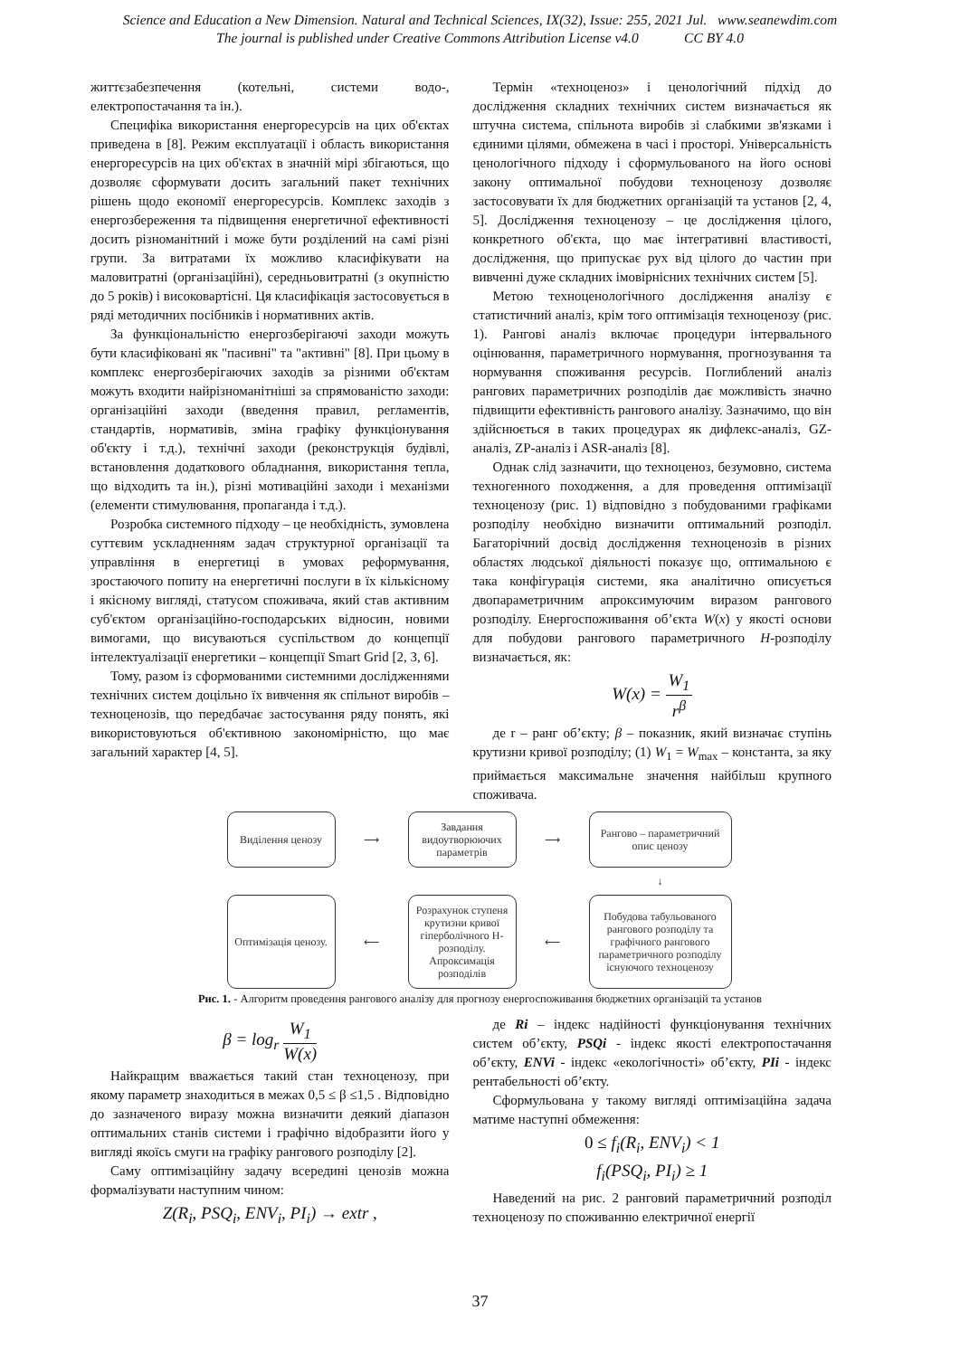Science and Education a New Dimension. Natural and Technical Sciences, IX(32), Issue: 255, 2021 Jul. www.seanewdim.com
The journal is published under Creative Commons Attribution License v4.0 CC BY 4.0
життєзабезпечення (котельні, системи водо-, електропостачання та ін.).
Специфіка використання енергоресурсів на цих об'єктах приведена в [8]. Режим експлуатації і область використання енергоресурсів на цих об'єктах в значній мірі збігаються, що дозволяє сформувати досить загальний пакет технічних рішень щодо економії енергоресурсів. Комплекс заходів з енергозбереження та підвищення енергетичної ефективності досить різноманітний і може бути розділений на самі різні групи. За витратами їх можливо класифікувати на маловитратні (організаційні), середньовитратні (з окупністю до 5 років) і високовартісні. Ця класифікація застосовується в ряді методичних посібників і нормативних актів.
За функціональністю енергозберігаючі заходи можуть бути класифіковані як "пасивні" та "активні" [8]. При цьому в комплекс енергозберігаючих заходів за різними об'єктам можуть входити найрізноманітніші за спрямованістю заходи: організаційні заходи (введення правил, регламентів, стандартів, нормативів, зміна графіку функціонування об'єкту і т.д.), технічні заходи (реконструкція будівлі, встановлення додаткового обладнання, використання тепла, що відходить та ін.), різні мотиваційні заходи і механізми (елементи стимулювання, пропаганда і т.д.).
Розробка системного підходу – це необхідність, зумовлена суттєвим ускладненням задач структурної організації та управління в енергетиці в умовах реформування, зростаючого попиту на енергетичні послуги в їх кількісному і якісному вигляді, статусом споживача, який став активним суб'єктом організаційно-господарських відносин, новими вимогами, що висуваються суспільством до концепції інтелектуалізації енергетики – концепції Smart Grid [2, 3, 6].
Тому, разом із сформованими системними дослідженнями технічних систем доцільно їх вивчення як спільнот виробів – техноценозів, що передбачає застосування ряду понять, які використовуються об'єктивною закономірністю, що має загальний характер [4, 5].
Термін «техноценоз» і ценологічний підхід до дослідження складних технічних систем визначається як штучна система, спільнота виробів зі слабкими зв'язками і єдиними цілями, обмежена в часі і просторі. Універсальність ценологічного підходу і сформульованого на його основі закону оптимальної побудови техноценозу дозволяє застосовувати їх для бюджетних організацій та установ [2, 4, 5]. Дослідження техноценозу – це дослідження цілого, конкретного об'єкта, що має інтегративні властивості, дослідження, що припускає рух від цілого до частин при вивченні дуже складних імовірнісних технічних систем [5].
Метою техноценологічного дослідження аналізу є статистичний аналіз, крім того оптимізація техноценозу (рис. 1). Рангові аналіз включає процедури інтервального оцінювання, параметричного нормування, прогнозування та нормування споживання ресурсів. Поглиблений аналіз рангових параметричних розподілів дає можливість значно підвищити ефективність рангового аналізу. Зазначимо, що він здійснюється в таких процедурах як дифлекс-аналіз, GZ-аналіз, ZP-аналіз і ASR-аналіз [8].
Однак слід зазначити, що техноценоз, безумовно, система техногенного походження, а для проведення оптимізації техноценозу (рис. 1) відповідно з побудованими графіками розподілу необхідно визначити оптимальний розподіл. Багаторічний досвід дослідження техноценозів в різних областях людської діяльності показує що, оптимальною є така конфігурація системи, яка аналітично описується двопараметричним апроксимуючим виразом рангового розподілу. Енергоспоживання об’єкта W(x) у якості основи для побудови рангового параметричного H-розподілу визначається, як:
W(x) = W<sub>1</sub> r<sup>β</sup>
де r – ранг об’єкту; β – показник, який визначає ступінь крутизни кривої розподілу; (1) W<sub>1</sub> = W<sub>max</sub> – константа, за яку приймається максимальне значення найбільш крупного споживача.
Виділення ценозу
⟶
Завдання видоутворюючих параметрів
⟶
Рангово – параметричний опис ценозу
↓
Оптимізація ценозу.
⟵
Розрахунок ступеня крутизни кривої гіперболічного Н-розподілу. Апроксимація розподілів
⟵
Побудова табульованого рангового розподілу та графічного рангового параметричного розподілу існуючого техноценозу
Рис. 1. - Алгоритм проведення рангового аналізу для прогнозу енергоспоживання бюджетних організацій та установ
β = log<sub>r</sub> W<sub>1</sub> W(x)
Найкращим вважається такий стан техноценозу, при якому параметр знаходиться в межах 0,5 ≤ β ≤1,5 . Відповідно до зазначеного виразу можна визначити деякий діапазон оптимальних станів системи і графічно відобразити його у вигляді якоїсь смуги на графіку рангового розподілу [2].
Саму оптимізаційну задачу всередині ценозів можна формалізувати наступним чином:
Z(R<sub>i</sub>, PSQ<sub>i</sub>, ENV<sub>i</sub>, PI<sub>i</sub>) → extr ,
де Ri – індекс надійності функціонування технічних систем об’єкту, PSQi - індекс якості електропостачання об’єкту, ENVi - індекс «екологічності» об’єкту, PIi - індекс рентабельності об’єкту.
Сформульована у такому вигляді оптимізаційна задача матиме наступні обмеження:
0 ≤ f<sub>i</sub>(R<sub>i</sub>, ENV<sub>i</sub>) < 1
f<sub>i</sub>(PSQ<sub>i</sub>, PI<sub>i</sub>) ≥ 1
Наведений на рис. 2 ранговий параметричний розподіл техноценозу по споживанню електричної енергії
37